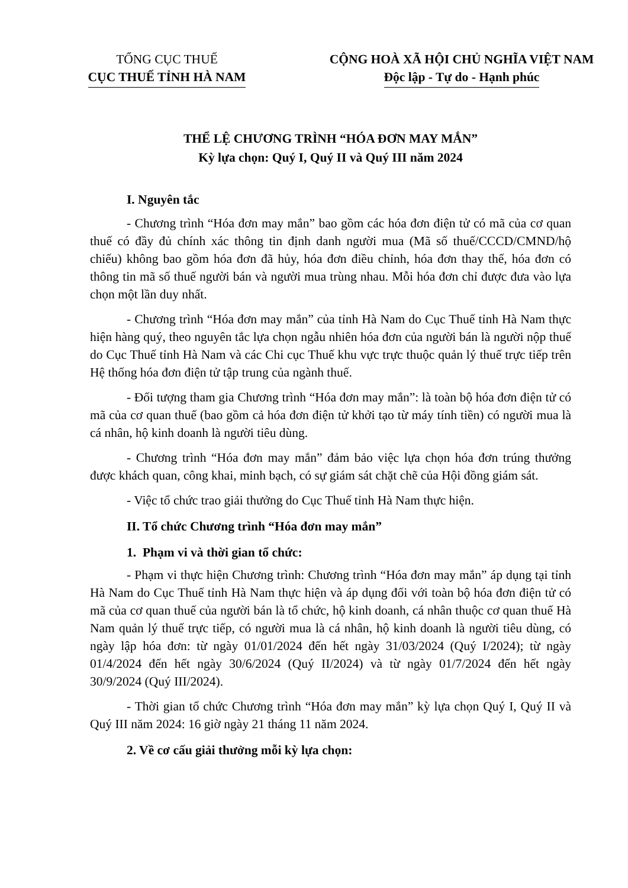TỔNG CỤC THUẾ
CỤC THUẾ TỈNH HÀ NAM
CỘNG HOÀ XÃ HỘI CHỦ NGHĨA VIỆT NAM
Độc lập - Tự do - Hạnh phúc
THỂ LỆ CHƯƠNG TRÌNH “HÓA ĐƠN MAY MẮN”
Kỳ lựa chọn: Quý I, Quý II và Quý III năm 2024
I. Nguyên tắc
- Chương trình “Hóa đơn may mắn” bao gồm các hóa đơn điện tử có mã của cơ quan thuế có đầy đủ chính xác thông tin định danh người mua (Mã số thuế/CCCD/CMND/hộ chiếu) không bao gồm hóa đơn đã hủy, hóa đơn điều chỉnh, hóa đơn thay thế, hóa đơn có thông tin mã số thuế người bán và người mua trùng nhau. Mỗi hóa đơn chỉ được đưa vào lựa chọn một lần duy nhất.
- Chương trình “Hóa đơn may mắn” của tỉnh Hà Nam do Cục Thuế tỉnh Hà Nam thực hiện hàng quý, theo nguyên tắc lựa chọn ngẫu nhiên hóa đơn của người bán là người nộp thuế do Cục Thuế tỉnh Hà Nam và các Chi cục Thuế khu vực trực thuộc quản lý thuế trực tiếp trên Hệ thống hóa đơn điện tử tập trung của ngành thuế.
- Đối tượng tham gia Chương trình “Hóa đơn may mắn”: là toàn bộ hóa đơn điện tử có mã của cơ quan thuế (bao gồm cả hóa đơn điện tử khởi tạo từ máy tính tiền) có người mua là cá nhân, hộ kinh doanh là người tiêu dùng.
- Chương trình “Hóa đơn may mắn” đảm bảo việc lựa chọn hóa đơn trúng thưởng được khách quan, công khai, minh bạch, có sự giám sát chặt chẽ của Hội đồng giám sát.
- Việc tổ chức trao giải thưởng do Cục Thuế tỉnh Hà Nam thực hiện.
II. Tổ chức Chương trình “Hóa đơn may mắn”
1. Phạm vi và thời gian tổ chức:
- Phạm vi thực hiện Chương trình: Chương trình “Hóa đơn may mắn” áp dụng tại tỉnh Hà Nam do Cục Thuế tỉnh Hà Nam thực hiện và áp dụng đối với toàn bộ hóa đơn điện tử có mã của cơ quan thuế của người bán là tổ chức, hộ kinh doanh, cá nhân thuộc cơ quan thuế Hà Nam quản lý thuế trực tiếp, có người mua là cá nhân, hộ kinh doanh là người tiêu dùng, có ngày lập hóa đơn: từ ngày 01/01/2024 đến hết ngày 31/03/2024 (Quý I/2024); từ ngày 01/4/2024 đến hết ngày 30/6/2024 (Quý II/2024) và từ ngày 01/7/2024 đến hết ngày 30/9/2024 (Quý III/2024).
- Thời gian tổ chức Chương trình “Hóa đơn may mắn” kỳ lựa chọn Quý I, Quý II và Quý III năm 2024: 16 giờ ngày 21 tháng 11 năm 2024.
2. Về cơ cấu giải thưởng mỗi kỳ lựa chọn: